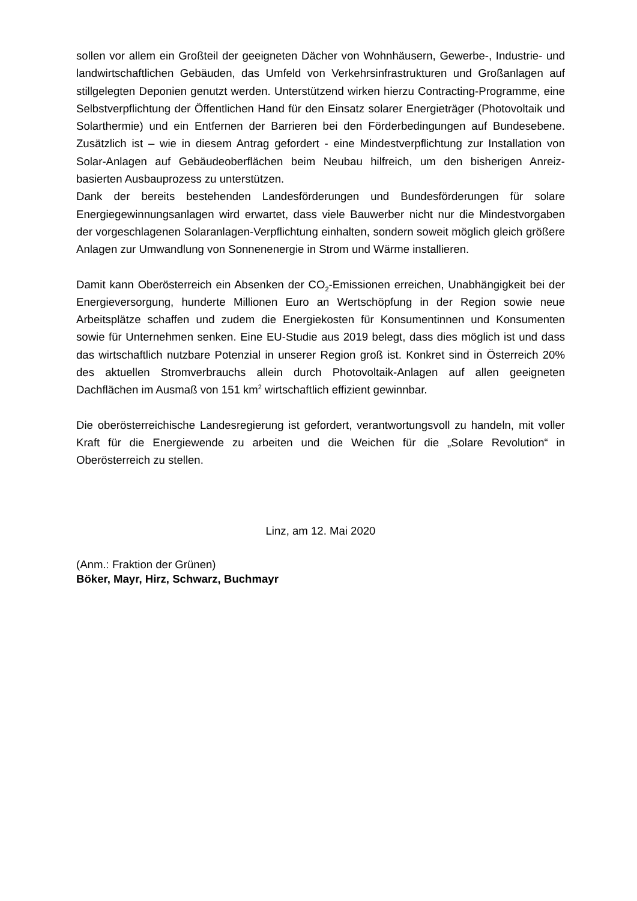sollen vor allem ein Großteil der geeigneten Dächer von Wohnhäusern, Gewerbe-, Industrie- und landwirtschaftlichen Gebäuden, das Umfeld von Verkehrsinfrastrukturen und Großanlagen auf stillgelegten Deponien genutzt werden. Unterstützend wirken hierzu Contracting-Programme, eine Selbstverpflichtung der Öffentlichen Hand für den Einsatz solarer Energieträger (Photovoltaik und Solarthermie) und ein Entfernen der Barrieren bei den Förderbedingungen auf Bundesebene. Zusätzlich ist – wie in diesem Antrag gefordert - eine Mindestverpflichtung zur Installation von Solar-Anlagen auf Gebäudeoberflächen beim Neubau hilfreich, um den bisherigen Anreiz-basierten Ausbauprozess zu unterstützen.
Dank der bereits bestehenden Landesförderungen und Bundesförderungen für solare Energiegewinnungsanlagen wird erwartet, dass viele Bauwerber nicht nur die Mindestvorgaben der vorgeschlagenen Solaranlagen-Verpflichtung einhalten, sondern soweit möglich gleich größere Anlagen zur Umwandlung von Sonnenenergie in Strom und Wärme installieren.
Damit kann Oberösterreich ein Absenken der CO<sub>2</sub>-Emissionen erreichen, Unabhängigkeit bei der Energieversorgung, hunderte Millionen Euro an Wertschöpfung in der Region sowie neue Arbeitsplätze schaffen und zudem die Energiekosten für Konsumentinnen und Konsumenten sowie für Unternehmen senken. Eine EU-Studie aus 2019 belegt, dass dies möglich ist und dass das wirtschaftlich nutzbare Potenzial in unserer Region groß ist. Konkret sind in Österreich 20% des aktuellen Stromverbrauchs allein durch Photovoltaik-Anlagen auf allen geeigneten Dachflächen im Ausmaß von 151 km<sup>2</sup> wirtschaftlich effizient gewinnbar.
Die oberösterreichische Landesregierung ist gefordert, verantwortungsvoll zu handeln, mit voller Kraft für die Energiewende zu arbeiten und die Weichen für die „Solare Revolution“ in Oberösterreich zu stellen.
Linz, am 12. Mai 2020
(Anm.: Fraktion der Grünen)
Böker, Mayr, Hirz, Schwarz, Buchmayr